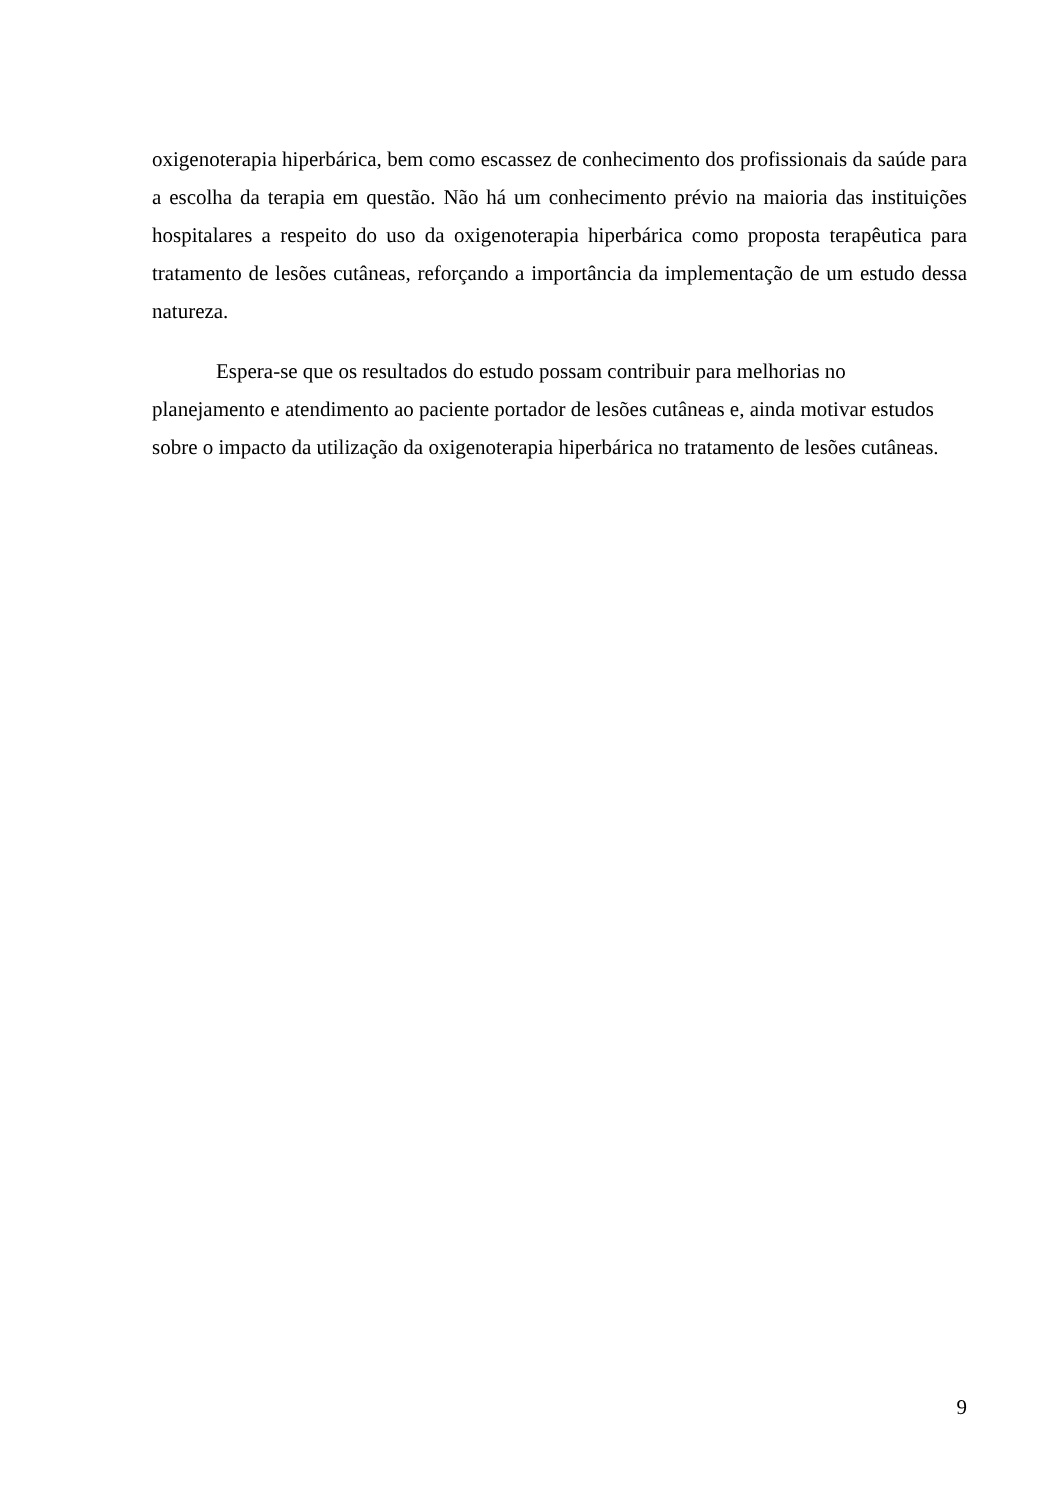oxigenoterapia hiperbárica, bem como escassez de conhecimento dos profissionais da saúde para a escolha da terapia em questão. Não há um conhecimento prévio na maioria das instituições hospitalares a respeito do uso da oxigenoterapia hiperbárica como proposta terapêutica para tratamento de lesões cutâneas, reforçando a importância da implementação de um estudo dessa natureza.
Espera-se que os resultados do estudo possam contribuir para melhorias no
planejamento e atendimento ao paciente portador de lesões cutâneas e, ainda motivar estudos sobre o impacto da utilização da oxigenoterapia hiperbárica no tratamento de lesões cutâneas.
9